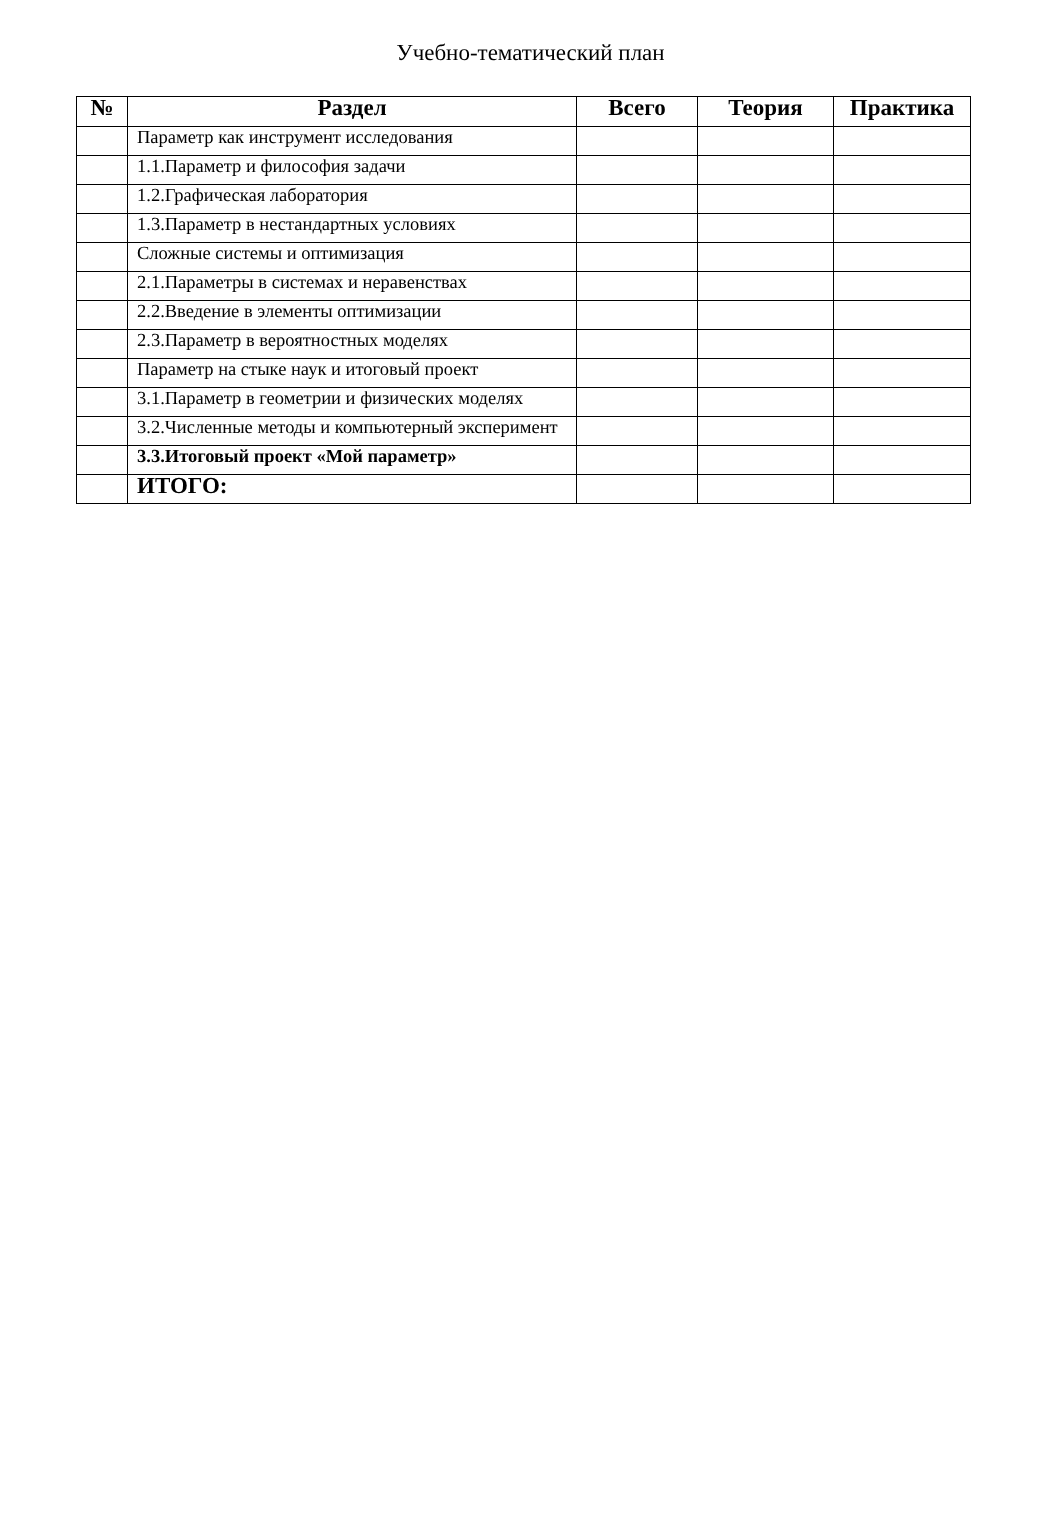Учебно-тематический план
| № | Раздел | Всего | Теория | Практика |
| --- | --- | --- | --- | --- |
| | Параметр как инструмент исследования | | | |
| | 1.1.Параметр и философия задачи | | | |
| | 1.2.Графическая лаборатория | | | |
| | 1.3.Параметр в нестандартных условиях | | | |
| | Сложные системы и оптимизация | | | |
| | 2.1.Параметры в системах и неравенствах | | | |
| | 2.2.Введение в элементы оптимизации | | | |
| | 2.3.Параметр в вероятностных моделях | | | |
| | Параметр на стыке наук и итоговый проект | | | |
| | 3.1.Параметр в геометрии и физических моделях | | | |
| | 3.2.Численные методы и компьютерный эксперимент | | | |
| | 3.3.Итоговый проект «Мой параметр» | | | |
| | ИТОГО: | | | |